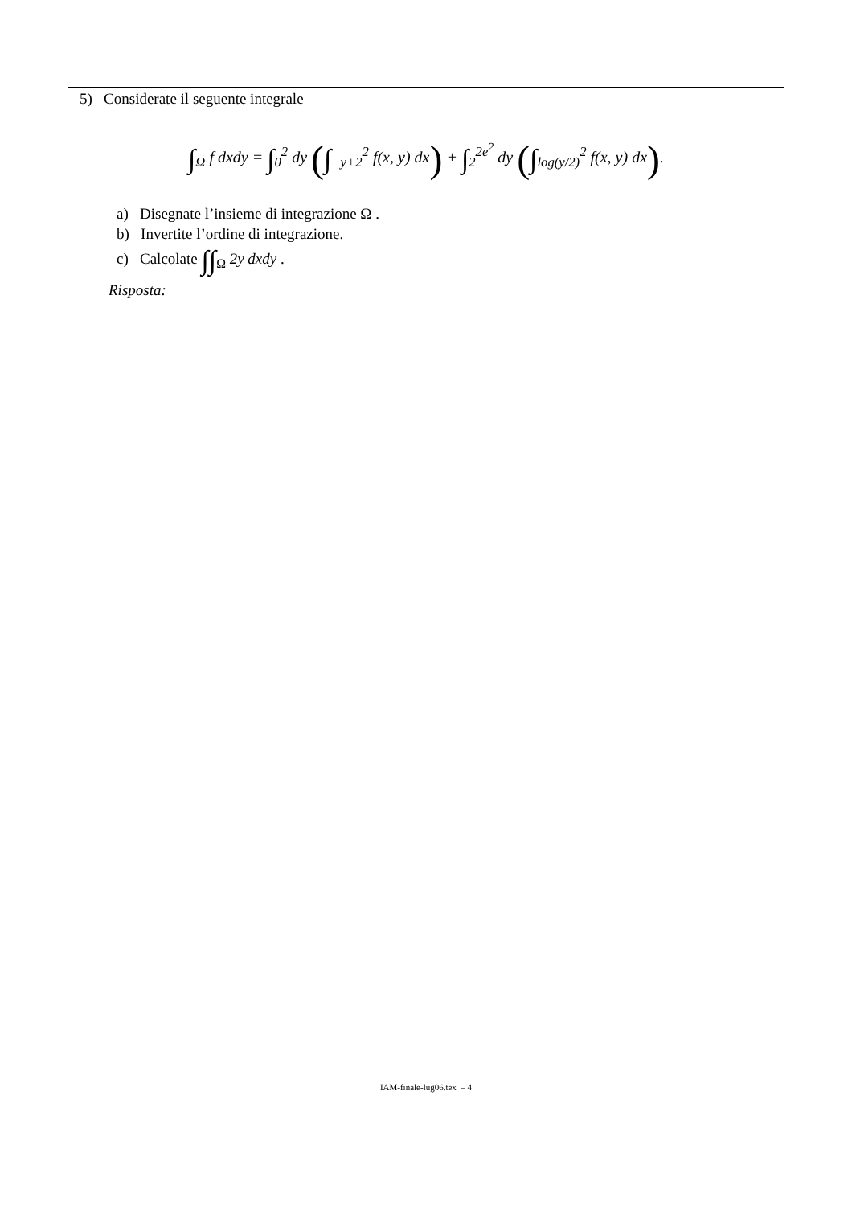5) Considerate il seguente integrale
∫<sub>Ω</sub> f dxdy = ∫<sub>0</sub><sup>2</sup> dy (∫<sub>−y+2</sub><sup>2</sup> f(x, y) dx) + ∫<sub>2</sub><sup>2e<sup>2</sup></sup> dy (∫<sub>log(y/2)</sub><sup>2</sup> f(x, y) dx).
a) Disegnate l’insieme di integrazione Ω .
b) Invertite l’ordine di integrazione.
c) Calcolate ∫∫<sub>Ω</sub> 2y dxdy .
Risposta:
IAM-finale-lug06.tex – 4